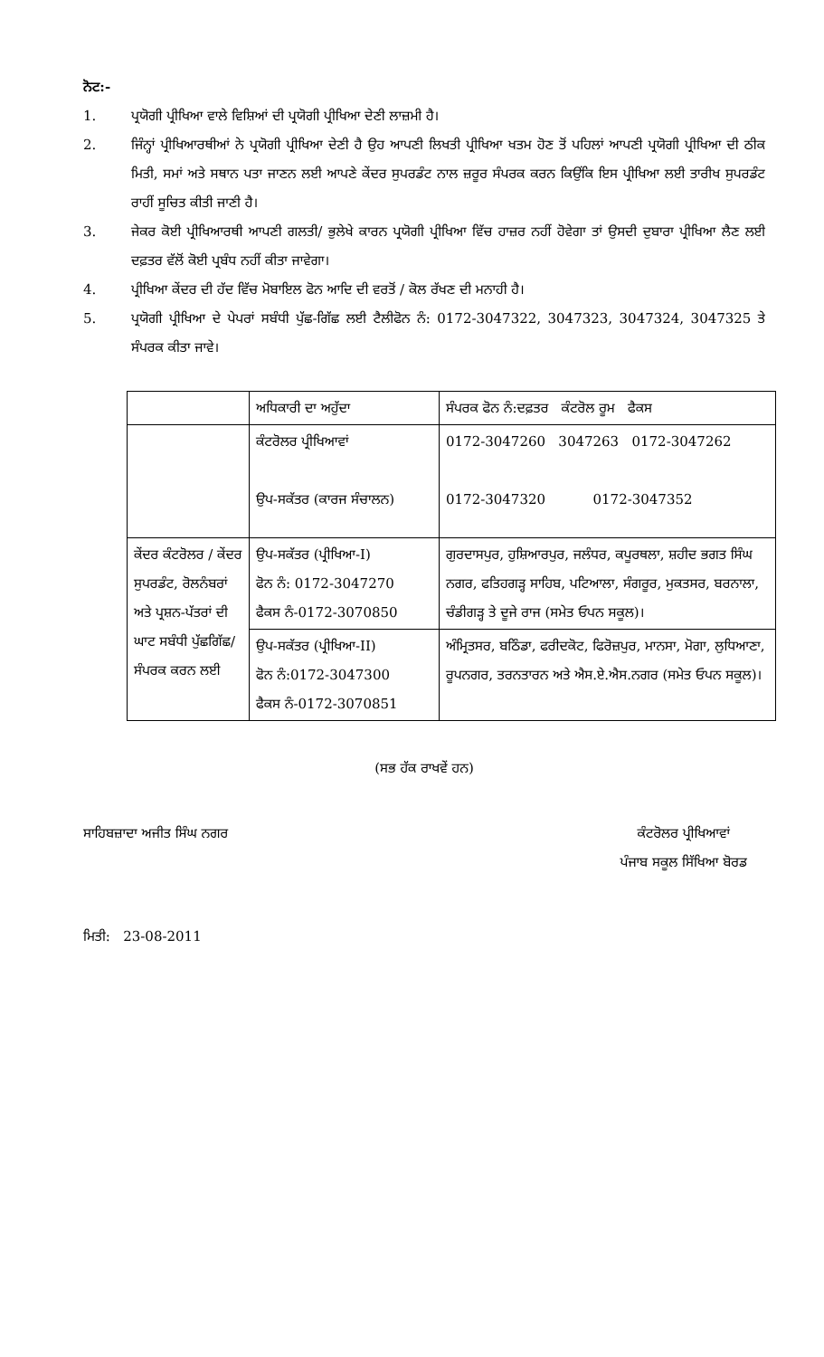ਨੋਟ:-
1. ਪ੍ਰਯੋਗੀ ਪ੍ਰੀਖਿਆ ਵਾਲੇ ਵਿਸ਼ਿਆਂ ਦੀ ਪ੍ਰਯੋਗੀ ਪ੍ਰੀਖਿਆ ਦੇਣੀ ਲਾਜ਼ਮੀ ਹੈ।
2. ਜਿੰਨ੍ਹਾਂ ਪ੍ਰੀਖਿਆਰਥੀਆਂ ਨੇ ਪ੍ਰਯੋਗੀ ਪ੍ਰੀਖਿਆ ਦੇਣੀ ਹੈ ਉਹ ਆਪਣੀ ਲਿਖਤੀ ਪ੍ਰੀਖਿਆ ਖਤਮ ਹੋਣ ਤੋਂ ਪਹਿਲਾਂ ਆਪਣੀ ਪ੍ਰਯੋਗੀ ਪ੍ਰੀਖਿਆ ਦੀ ਠੀਕ ਮਿਤੀ, ਸਮਾਂ ਅਤੇ ਸਥਾਨ ਪਤਾ ਜਾਣਨ ਲਈ ਆਪਣੇ ਕੇਂਦਰ ਸੁਪਰਡੰਟ ਨਾਲ ਜ਼ਰੂਰ ਸੰਪਰਕ ਕਰਨ ਕਿਉਂਕਿ ਇਸ ਪ੍ਰੀਖਿਆ ਲਈ ਤਾਰੀਖ ਸੁਪਰਡੰਟ ਰਾਹੀਂ ਸੂਚਿਤ ਕੀਤੀ ਜਾਣੀ ਹੈ।
3. ਜੇਕਰ ਕੋਈ ਪ੍ਰੀਖਿਆਰਥੀ ਆਪਣੀ ਗਲਤੀ/ ਭੁਲੇਖੇ ਕਾਰਨ ਪ੍ਰਯੋਗੀ ਪ੍ਰੀਖਿਆ ਵਿੱਚ ਹਾਜ਼ਰ ਨਹੀਂ ਹੋਵੇਗਾ ਤਾਂ ਉਸਦੀ ਦੁਬਾਰਾ ਪ੍ਰੀਖਿਆ ਲੈਣ ਲਈ ਦਫ਼ਤਰ ਵੱਲੋਂ ਕੋਈ ਪ੍ਰਬੰਧ ਨਹੀਂ ਕੀਤਾ ਜਾਵੇਗਾ।
4. ਪ੍ਰੀਖਿਆ ਕੇਂਦਰ ਦੀ ਹੱਦ ਵਿੱਚ ਮੋਬਾਇਲ ਫੋਨ ਆਦਿ ਦੀ ਵਰਤੋਂ / ਕੋਲ ਰੱਖਣ ਦੀ ਮਨਾਹੀ ਹੈ।
5. ਪ੍ਰਯੋਗੀ ਪ੍ਰੀਖਿਆ ਦੇ ਪੇਪਰਾਂ ਸਬੰਧੀ ਪੁੱਛ-ਗਿੱਛ ਲਈ ਟੈਲੀਫੋਨ ਨੰ: 0172-3047322, 3047323, 3047324, 3047325 ਤੇ ਸੰਪਰਕ ਕੀਤਾ ਜਾਵੇ।
| | ਅਧਿਕਾਰੀ ਦਾ ਅਹੁੱਦਾ | ਸੰਪਰਕ ਫੋਨ ਨੰ:ਦਫ਼ਤਰ ਕੰਟਰੋਲ ਰੂਮ ਫੈਕਸ |
| | ਕੰਟਰੋਲਰ ਪ੍ਰੀਖਿਆਵਾਂ ਉਪ-ਸਕੱਤਰ (ਕਾਰਜ ਸੰਚਾਲਨ) | 0172-3047260 3047263 0172-3047262 0172-3047320 0172-3047352 |
| ਕੇਂਦਰ ਕੰਟਰੋਲਰ / ਕੇਂਦਰ ਸੁਪਰਡੰਟ, ਰੋਲਨੰਬਰਾਂ ਅਤੇ ਪ੍ਰਸ਼ਨ-ਪੱਤਰਾਂ ਦੀ ਘਾਟ ਸਬੰਧੀ ਪੁੱਛਗਿੱਛ/ਸੰਪਰਕ ਕਰਨ ਲਈ | ਉਪ-ਸਕੱਤਰ (ਪ੍ਰੀਖਿਆ-I) ਫੋਨ ਨੰ: 0172-3047270 ਫੈਕਸ ਨੰ-0172-3070850 | ਗੁਰਦਾਸਪੁਰ, ਹੁਸ਼ਿਆਰਪੁਰ, ਜਲੰਧਰ, ਕਪੂਰਥਲਾ, ਸ਼ਹੀਦ ਭਗਤ ਸਿੰਘ ਨਗਰ, ਫਤਿਹਗੜ੍ਹ ਸਾਹਿਬ, ਪਟਿਆਲਾ, ਸੰਗਰੂਰ, ਮੁਕਤਸਰ, ਬਰਨਾਲਾ, ਚੰਡੀਗੜ੍ਹ ਤੇ ਦੂਜੇ ਰਾਜ (ਸਮੇਤ ਓਪਨ ਸਕੂਲ)। |
| | ਉਪ-ਸਕੱਤਰ (ਪ੍ਰੀਖਿਆ-II) ਫੋਨ ਨੰ:0172-3047300 ਫੈਕਸ ਨੰ-0172-3070851 | ਅੰਮ੍ਰਿਤਸਰ, ਬਠਿੰਡਾ, ਫਰੀਦਕੋਟ, ਫਿਰੋਜ਼ਪੁਰ, ਮਾਨਸਾ, ਮੋਗਾ, ਲੁਧਿਆਣਾ, ਰੂਪਨਗਰ, ਤਰਨਤਾਰਨ ਅਤੇ ਐਸ.ਏ.ਐਸ.ਨਗਰ (ਸਮੇਤ ਓਪਨ ਸਕੂਲ)। |
(ਸਭ ਹੱਕ ਰਾਖਵੇਂ ਹਨ)
ਸਾਹਿਬਜ਼ਾਦਾ ਅਜੀਤ ਸਿੰਘ ਨਗਰ ਕੰਟਰੋਲਰ ਪ੍ਰੀਖਿਆਵਾਂ
ਪੰਜਾਬ ਸਕੂਲ ਸਿੱਖਿਆ ਬੋਰਡ
ਮਿਤੀ: 23-08-2011